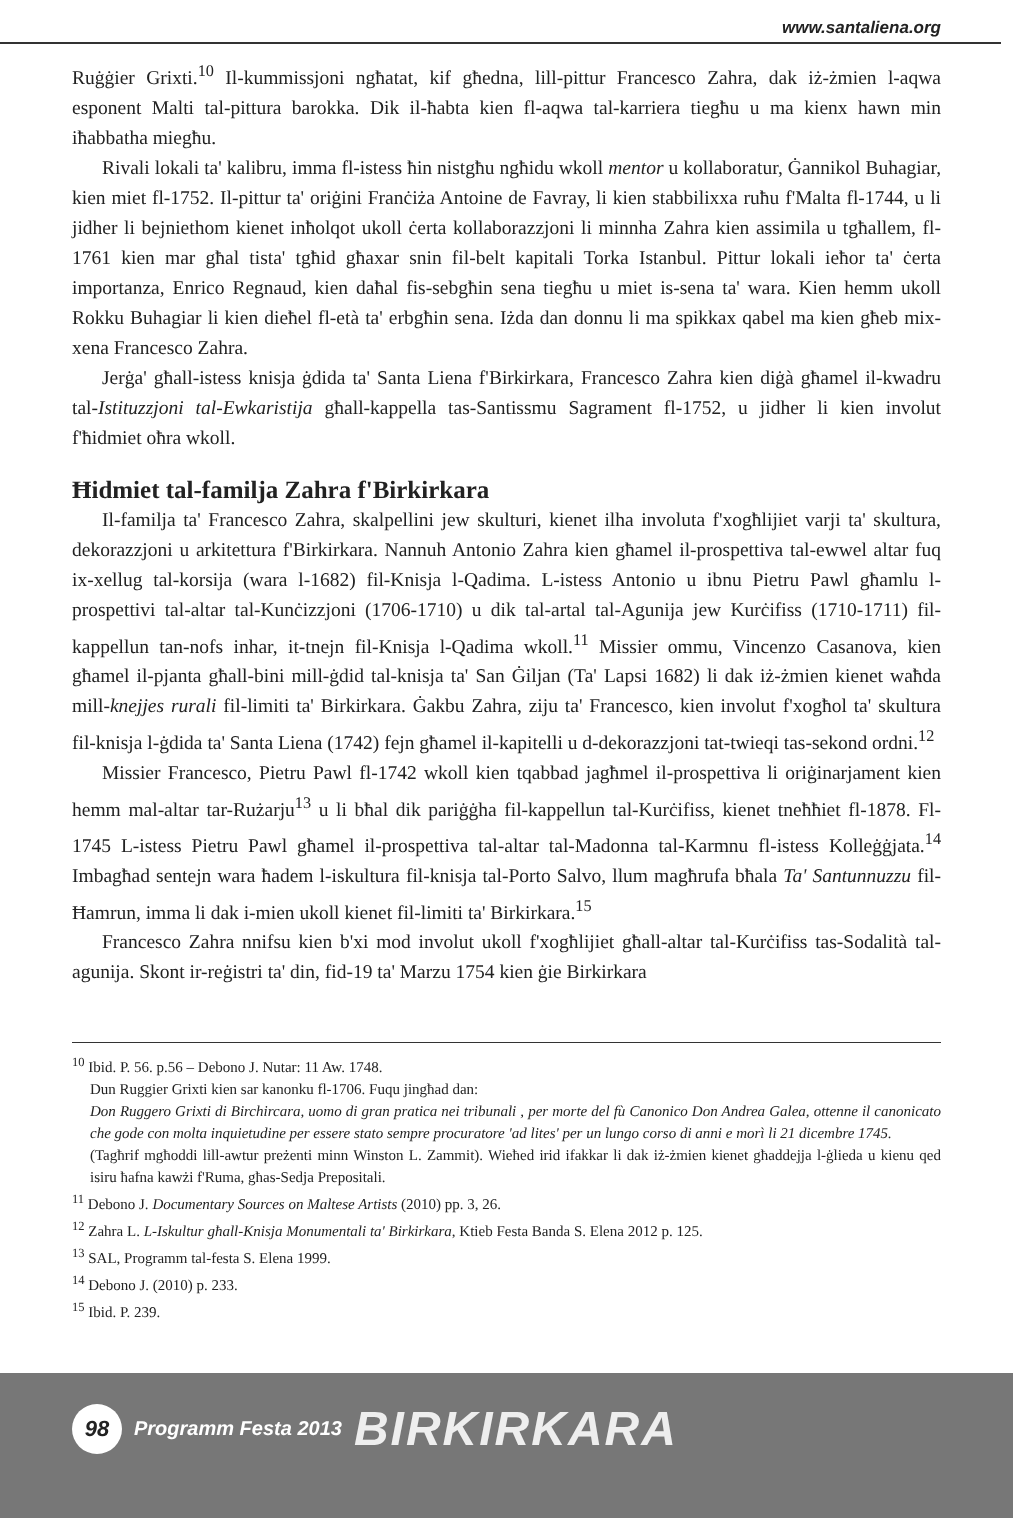www.santaliena.org
Ruġġier Grixti.<sup>10</sup> Il-kummissjoni ngħatat, kif għedna, lill-pittur Francesco Zahra, dak iż-żmien l-aqwa esponent Malti tal-pittura barokka. Dik il-ħabta kien fl-aqwa tal-karriera tiegħu u ma kienx hawn min iħabbatha miegħu.
Rivali lokali ta' kalibru, imma fl-istess ħin nistgħu ngħidu wkoll mentor u kollaboratur, Ġannikol Buhagiar, kien miet fl-1752. Il-pittur ta' oriġini Franċiża Antoine de Favray, li kien stabbilixxa ruħu f'Malta fl-1744, u li jidher li bejniethom kienet inħolqot ukoll ċerta kollaborazzjoni li minnha Zahra kien assimila u tgħallem, fl-1761 kien mar għal tista' tgħid għaxar snin fil-belt kapitali Torka Istanbul. Pittur lokali ieħor ta' ċerta importanza, Enrico Regnaud, kien daħal fis-sebgħin sena tiegħu u miet is-sena ta' wara. Kien hemm ukoll Rokku Buhagiar li kien dieħel fl-età ta' erbgħin sena. Iżda dan donnu li ma spikkax qabel ma kien għeb mix-xena Francesco Zahra.
Jerġa' għall-istess knisja ġdida ta' Santa Liena f'Birkirkara, Francesco Zahra kien diġà għamel il-kwadru tal-Istituzzjoni tal-Ewkaristija għall-kappella tas-Santissmu Sagrament fl-1752, u jidher li kien involut f'ħidmiet oħra wkoll.
Ħidmiet tal-familja Zahra f'Birkirkara
Il-familja ta' Francesco Zahra, skalpellini jew skulturi, kienet ilha involuta f'xogħlijiet varji ta' skultura, dekorazzjoni u arkitettura f'Birkirkara. Nannuh Antonio Zahra kien għamel il-prospettiva tal-ewwel altar fuq ix-xellug tal-korsija (wara l-1682) fil-Knisja l-Qadima. L-istess Antonio u ibnu Pietru Pawl għamlu l-prospettivi tal-altar tal-Kunċizzjoni (1706-1710) u dik tal-artal tal-Agunija jew Kurċifiss (1710-1711) fil-kappellun tan-nofs inhar, it-tnejn fil-Knisja l-Qadima wkoll.<sup>11</sup> Missier ommu, Vincenzo Casanova, kien għamel il-pjanta għall-bini mill-ġdid tal-knisja ta' San Ġiljan (Ta' Lapsi 1682) li dak iż-żmien kienet waħda mill-knejjes rurali fil-limiti ta' Birkirkara. Ġakbu Zahra, ziju ta' Francesco, kien involut f'xogħol ta' skultura fil-knisja l-ġdida ta' Santa Liena (1742) fejn għamel il-kapitelli u d-dekorazzjoni tat-twieqi tas-sekond ordni.<sup>12</sup>
Missier Francesco, Pietru Pawl fl-1742 wkoll kien tqabbad jagħmel il-prospettiva li oriġinarjament kien hemm mal-altar tar-Rużarju<sup>13</sup> u li bħal dik pariġġha fil-kappellun tal-Kurċifiss, kienet tneħħiet fl-1878. Fl-1745 L-istess Pietru Pawl għamel il-prospettiva tal-altar tal-Madonna tal-Karmnu fl-istess Kolleġġjata.<sup>14</sup> Imbagħad sentejn wara ħadem l-iskultura fil-knisja tal-Porto Salvo, llum magħrufa bħala Ta' Santunnuzzu fil-Ħamrun, imma li dak i-mien ukoll kienet fil-limiti ta' Birkirkara.<sup>15</sup>
Francesco Zahra nnifsu kien b'xi mod involut ukoll f'xogħlijiet għall-altar tal-Kurċifiss tas-Sodalità tal-agunija. Skont ir-reġistri ta' din, fid-19 ta' Marzu 1754 kien ġie Birkirkara
<sup>10</sup> Ibid. P. 56. p.56 – Debono J. Nutar: 11 Aw. 1748.
Dun Ruggier Grixti kien sar kanonku fl-1706. Fuqu jingħad dan:
Don Ruggero Grixti di Birchircara, uomo di gran pratica nei tribunali , per morte del fù Canonico Don Andrea Galea, ottenne il canonicato che gode con molta inquietudine per essere stato sempre procuratore 'ad lites' per un lungo corso di anni e morì li 21 dicembre 1745.
(Tagħrif mgħoddi lill-awtur preżenti minn Winston L. Zammit). Wieħed irid ifakkar li dak iż-żmien kienet għaddejja l-ġlieda u kienu qed isiru ħafna kawżi f'Ruma, għas-Sedja Prepositali.
<sup>11</sup> Debono J. Documentary Sources on Maltese Artists (2010) pp. 3, 26.
<sup>12</sup> Zahra L. L-Iskultur għall-Knisja Monumentali ta' Birkirkara, Ktieb Festa Banda S. Elena 2012 p. 125.
<sup>13</sup> SAL, Programm tal-festa S. Elena 1999.
<sup>14</sup> Debono J. (2010) p. 233.
<sup>15</sup> Ibid. P. 239.
98 Programm Festa 2013 BIRKIRKARA